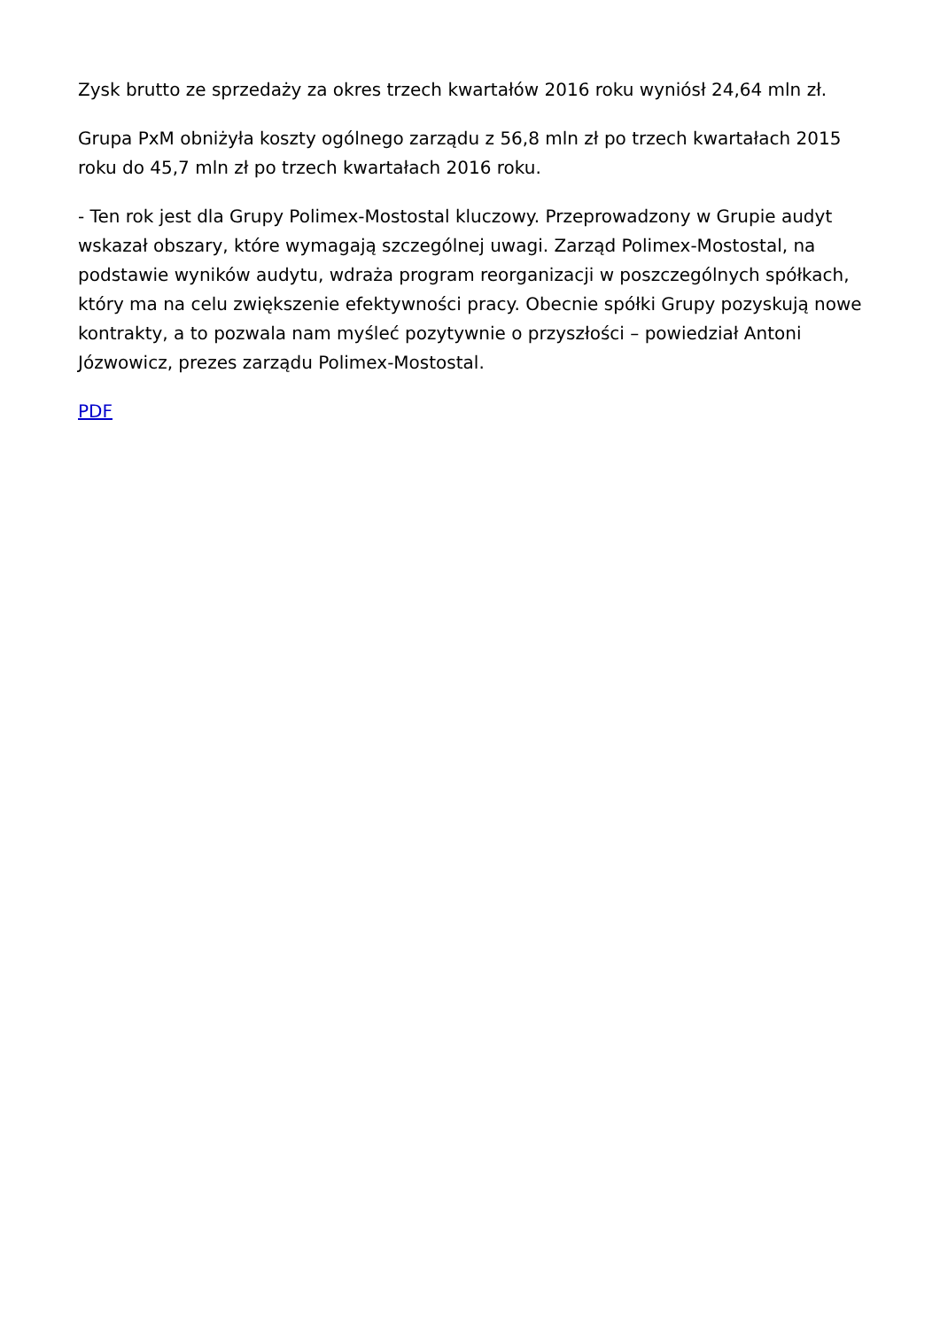Zysk brutto ze sprzedaży za okres trzech kwartałów 2016 roku wyniósł 24,64 mln zł.
Grupa PxM obniżyła koszty ogólnego zarządu z 56,8 mln zł po trzech kwartałach 2015 roku do 45,7 mln zł po trzech kwartałach 2016 roku.
- Ten rok jest dla Grupy Polimex-Mostostal kluczowy. Przeprowadzony w Grupie audyt wskazał obszary, które wymagają szczególnej uwagi. Zarząd Polimex-Mostostal, na podstawie wyników audytu, wdraża program reorganizacji w poszczególnych spółkach, który ma na celu zwiększenie efektywności pracy. Obecnie spółki Grupy pozyskują nowe kontrakty, a to pozwala nam myśleć pozytywnie o przyszłości – powiedział Antoni Józwowicz, prezes zarządu Polimex-Mostostal.
PDF